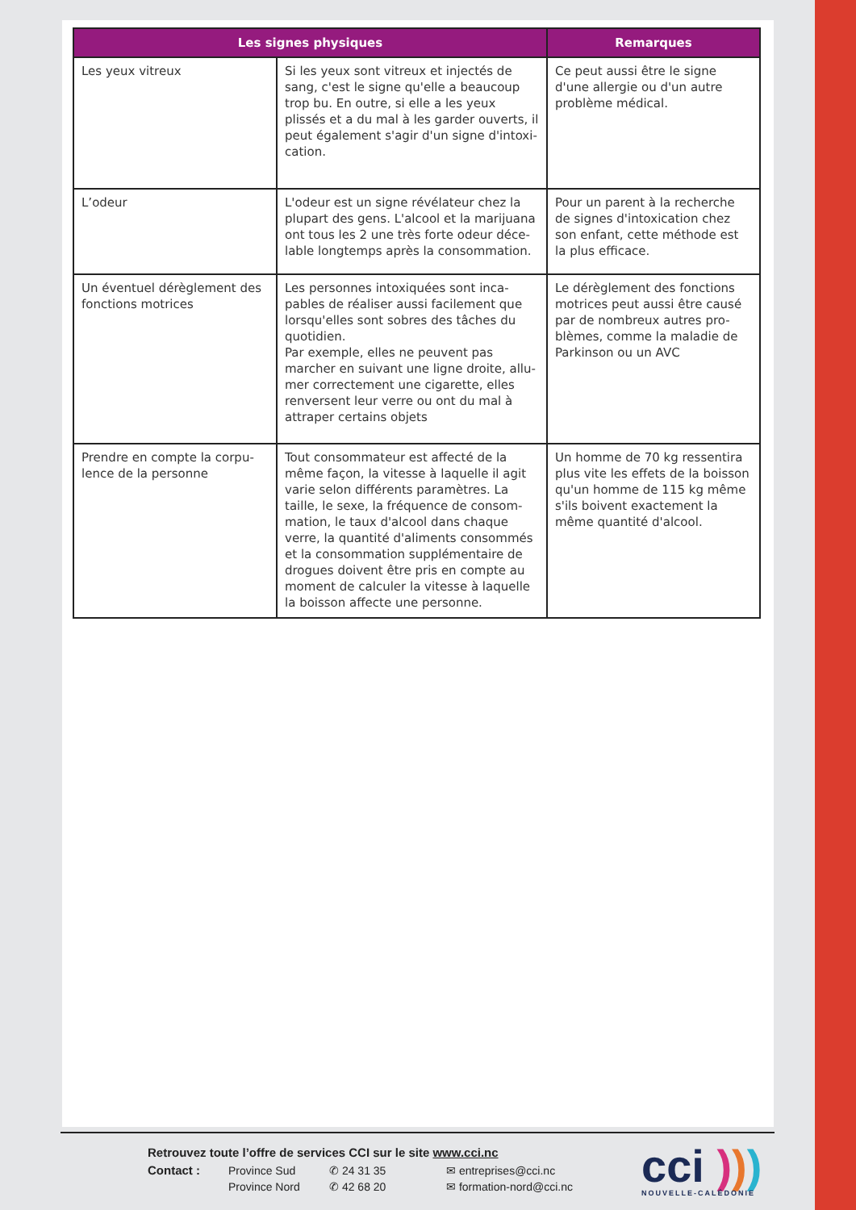| Les signes physiques | | Remarques |
| --- | --- | --- |
| Les yeux vitreux | Si les yeux sont vitreux et injectés de sang, c'est le signe qu'elle a beaucoup trop bu. En outre, si elle a les yeux plissés et a du mal à les garder ouverts, il peut également s'agir d'un signe d'intoxi-cation. | Ce peut aussi être le signe d'une allergie ou d'un autre problème médical. |
| L’odeur | L'odeur est un signe révélateur chez la plupart des gens. L'alcool et la marijuana ont tous les 2 une très forte odeur déce-lable longtemps après la consommation. | Pour un parent à la recherche de signes d'intoxication chez son enfant, cette méthode est la plus efficace. |
| Un éventuel dérèglement des fonctions motrices | Les personnes intoxiquées sont inca-pables de réaliser aussi facilement que lorsqu'elles sont sobres des tâches du quotidien. Par exemple, elles ne peuvent pas marcher en suivant une ligne droite, allu-mer correctement une cigarette, elles renversent leur verre ou ont du mal à attraper certains objets | Le dérèglement des fonctions motrices peut aussi être causé par de nombreux autres pro-blèmes, comme la maladie de Parkinson ou un AVC |
| Prendre en compte la corpu-lence de la personne | Tout consommateur est affecté de la même façon, la vitesse à laquelle il agit varie selon différents paramètres. La taille, le sexe, la fréquence de consom-mation, le taux d'alcool dans chaque verre, la quantité d'aliments consommés et la consommation supplémentaire de drogues doivent être pris en compte au moment de calculer la vitesse à laquelle la boisson affecte une personne. | Un homme de 70 kg ressentira plus vite les effets de la boisson qu'un homme de 115 kg même s'ils boivent exactement la même quantité d'alcool. |
Retrouvez toute l’offre de services CCI sur le site www.cci.nc
Contact : Province Sud ✆ 24 31 35 ✉ entreprises@cci.nc Province Nord ✆ 42 68 20 ✉ formation-nord@cci.nc
cci )))
NOUVELLE-CALÉDONIE